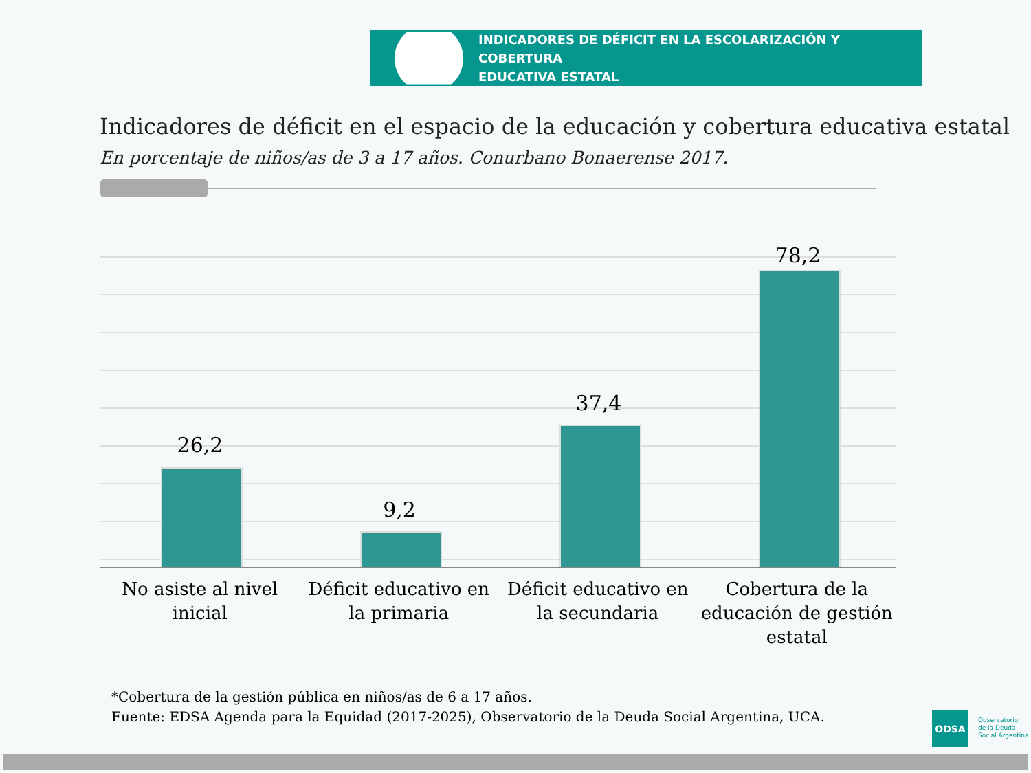INDICADORES DE DÉFICIT EN LA ESCOLARIZACIÓN Y COBERTURA
EDUCATIVA ESTATAL
Indicadores de déficit en el espacio de la educación y cobertura educativa estatal
En porcentaje de niños/as de 3 a 17 años. Conurbano Bonaerense 2017.
26,2
9,2
37,4
78,2
No asiste al nivel inicial Déficit educativo en la primaria
Déficit educativo en la secundaria
Cobertura de la educación de gestión estatal
*Cobertura de la gestión pública en niños/as de 6 a 17 años.
Fuente: EDSA Agenda para la Equidad (2017-2025), Observatorio de la Deuda Social Argentina, UCA.
ODSA
Observatorio
de la Deuda
Social Argentina